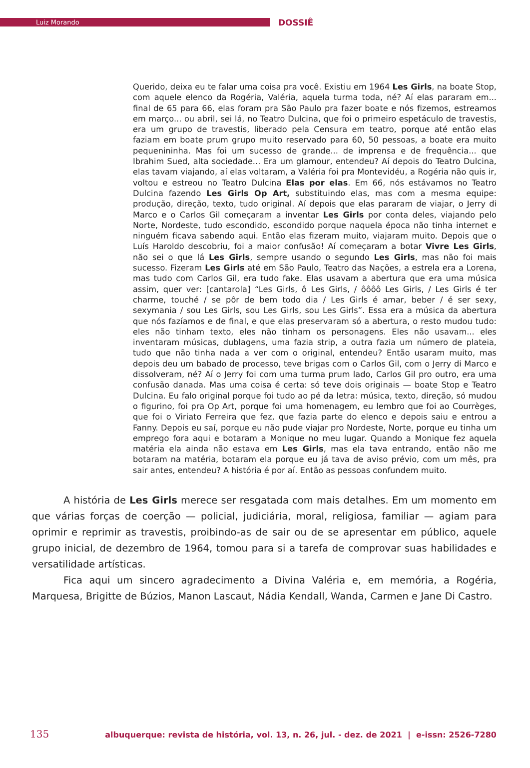Luiz Morando
DOSSIÊ
Querido, deixa eu te falar uma coisa pra você. Existiu em 1964 Les Girls, na boate Stop, com aquele elenco da Rogéria, Valéria, aquela turma toda, né? Aí elas pararam em... final de 65 para 66, elas foram pra São Paulo pra fazer boate e nós fizemos, estreamos em março... ou abril, sei lá, no Teatro Dulcina, que foi o primeiro espetáculo de travestis, era um grupo de travestis, liberado pela Censura em teatro, porque até então elas faziam em boate prum grupo muito reservado para 60, 50 pessoas, a boate era muito pequenininha. Mas foi um sucesso de grande... de imprensa e de frequência... que Ibrahim Sued, alta sociedade... Era um glamour, entendeu? Aí depois do Teatro Dulcina, elas tavam viajando, aí elas voltaram, a Valéria foi pra Montevidéu, a Rogéria não quis ir, voltou e estreou no Teatro Dulcina Elas por elas. Em 66, nós estávamos no Teatro Dulcina fazendo Les Girls Op Art, substituindo elas, mas com a mesma equipe: produção, direção, texto, tudo original. Aí depois que elas pararam de viajar, o Jerry di Marco e o Carlos Gil começaram a inventar Les Girls por conta deles, viajando pelo Norte, Nordeste, tudo escondido, escondido porque naquela época não tinha internet e ninguém ficava sabendo aqui. Então elas fizeram muito, viajaram muito. Depois que o Luís Haroldo descobriu, foi a maior confusão! Aí começaram a botar Vivre Les Girls, não sei o que lá Les Girls, sempre usando o segundo Les Girls, mas não foi mais sucesso. Fizeram Les Girls até em São Paulo, Teatro das Nações, a estrela era a Lorena, mas tudo com Carlos Gil, era tudo fake. Elas usavam a abertura que era uma música assim, quer ver: [cantarola] “Les Girls, ô Les Girls, / ôôôô Les Girls, / Les Girls é ter charme, touché / se pôr de bem todo dia / Les Girls é amar, beber / é ser sexy, sexymania / sou Les Girls, sou Les Girls, sou Les Girls”. Essa era a música da abertura que nós fazíamos e de final, e que elas preservaram só a abertura, o resto mudou tudo: eles não tinham texto, eles não tinham os personagens. Eles não usavam... eles inventaram músicas, dublagens, uma fazia strip, a outra fazia um número de plateia, tudo que não tinha nada a ver com o original, entendeu? Então usaram muito, mas depois deu um babado de processo, teve brigas com o Carlos Gil, com o Jerry di Marco e dissolveram, né? Aí o Jerry foi com uma turma prum lado, Carlos Gil pro outro, era uma confusão danada. Mas uma coisa é certa: só teve dois originais — boate Stop e Teatro Dulcina. Eu falo original porque foi tudo ao pé da letra: música, texto, direção, só mudou o figurino, foi pra Op Art, porque foi uma homenagem, eu lembro que foi ao Courrèges, que foi o Viriato Ferreira que fez, que fazia parte do elenco e depois saiu e entrou a Fanny. Depois eu saí, porque eu não pude viajar pro Nordeste, Norte, porque eu tinha um emprego fora aqui e botaram a Monique no meu lugar. Quando a Monique fez aquela matéria ela ainda não estava em Les Girls, mas ela tava entrando, então não me botaram na matéria, botaram ela porque eu já tava de aviso prévio, com um mês, pra sair antes, entendeu? A história é por aí. Então as pessoas confundem muito.
A história de Les Girls merece ser resgatada com mais detalhes. Em um momento em que várias forças de coerção — policial, judiciária, moral, religiosa, familiar — agiam para oprimir e reprimir as travestis, proibindo-as de sair ou de se apresentar em público, aquele grupo inicial, de dezembro de 1964, tomou para si a tarefa de comprovar suas habilidades e versatilidade artísticas.
Fica aqui um sincero agradecimento a Divina Valéria e, em memória, a Rogéria, Marquesa, Brigitte de Búzios, Manon Lascaut, Nádia Kendall, Wanda, Carmen e Jane Di Castro.
135 albuquerque: revista de história, vol. 13, n. 26, jul. - dez. de 2021 | e-issn: 2526-7280